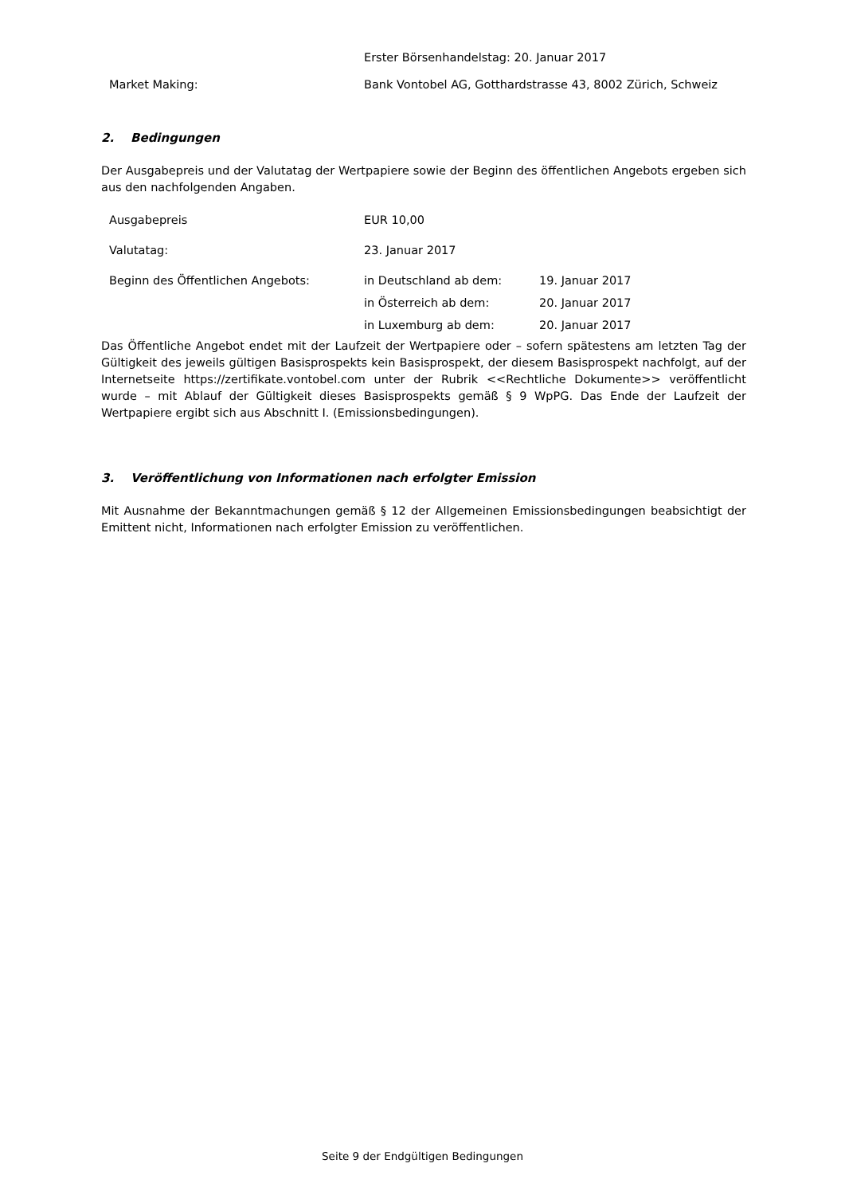Erster Börsenhandelstag: 20. Januar 2017
Market Making: Bank Vontobel AG, Gotthardstrasse 43, 8002 Zürich, Schweiz
2. Bedingungen
Der Ausgabepreis und der Valutatag der Wertpapiere sowie der Beginn des öffentlichen Angebots ergeben sich aus den nachfolgenden Angaben.
Ausgabepreis EUR 10,00
Valutatag: 23. Januar 2017
Beginn des Öffentlichen Angebots: in Deutschland ab dem: 19. Januar 2017
in Österreich ab dem: 20. Januar 2017
in Luxemburg ab dem: 20. Januar 2017
Das Öffentliche Angebot endet mit der Laufzeit der Wertpapiere oder – sofern spätestens am letzten Tag der Gültigkeit des jeweils gültigen Basisprospekts kein Basisprospekt, der diesem Basisprospekt nachfolgt, auf der Internetseite https://zertifikate.vontobel.com unter der Rubrik <<Rechtliche Dokumente>> veröffentlicht wurde – mit Ablauf der Gültigkeit dieses Basisprospekts gemäß § 9 WpPG. Das Ende der Laufzeit der Wertpapiere ergibt sich aus Abschnitt I. (Emissionsbedingungen).
3. Veröffentlichung von Informationen nach erfolgter Emission
Mit Ausnahme der Bekanntmachungen gemäß § 12 der Allgemeinen Emissionsbedingungen beabsichtigt der Emittent nicht, Informationen nach erfolgter Emission zu veröffentlichen.
Seite 9 der Endgültigen Bedingungen